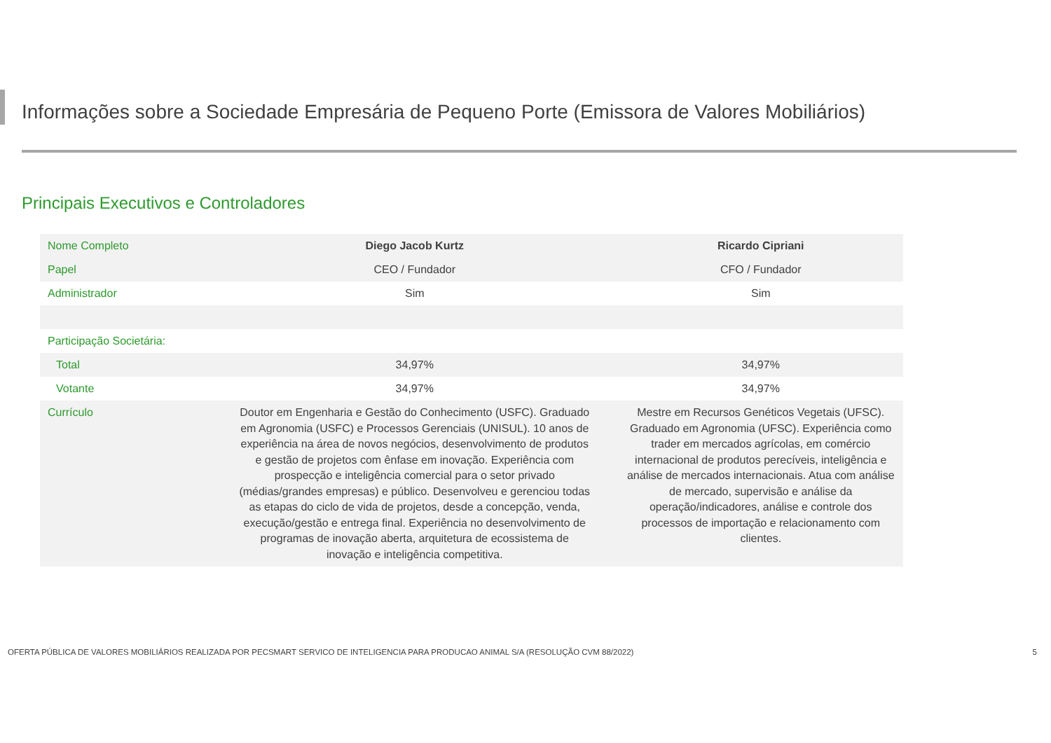Informações sobre a Sociedade Empresária de Pequeno Porte (Emissora de Valores Mobiliários)
Principais Executivos e Controladores
| Nome Completo | Diego Jacob Kurtz | Ricardo Cipriani |
| Papel | CEO / Fundador | CFO / Fundador |
| Administrador | Sim | Sim |
| Participação Societária: | | |
| Total | 34,97% | 34,97% |
| Votante | 34,97% | 34,97% |
| Currículo | Doutor em Engenharia e Gestão do Conhecimento (USFC). Graduado em Agronomia (USFC) e Processos Gerenciais (UNISUL). 10 anos de experiência na área de novos negócios, desenvolvimento de produtos e gestão de projetos com ênfase em inovação. Experiência com prospecção e inteligência comercial para o setor privado (médias/grandes empresas) e público. Desenvolveu e gerenciou todas as etapas do ciclo de vida de projetos, desde a concepção, venda, execução/gestão e entrega final. Experiência no desenvolvimento de programas de inovação aberta, arquitetura de ecossistema de inovação e inteligência competitiva. | Mestre em Recursos Genéticos Vegetais (UFSC). Graduado em Agronomia (UFSC). Experiência como trader em mercados agrícolas, em comércio internacional de produtos perecíveis, inteligência e análise de mercados internacionais. Atua com análise de mercado, supervisão e análise da operação/indicadores, análise e controle dos processos de importação e relacionamento com clientes. |
OFERTA PÚBLICA DE VALORES MOBILIÁRIOS REALIZADA POR PECSMART SERVICO DE INTELIGENCIA PARA PRODUCAO ANIMAL S/A (RESOLUÇÃO CVM 88/2022) 5